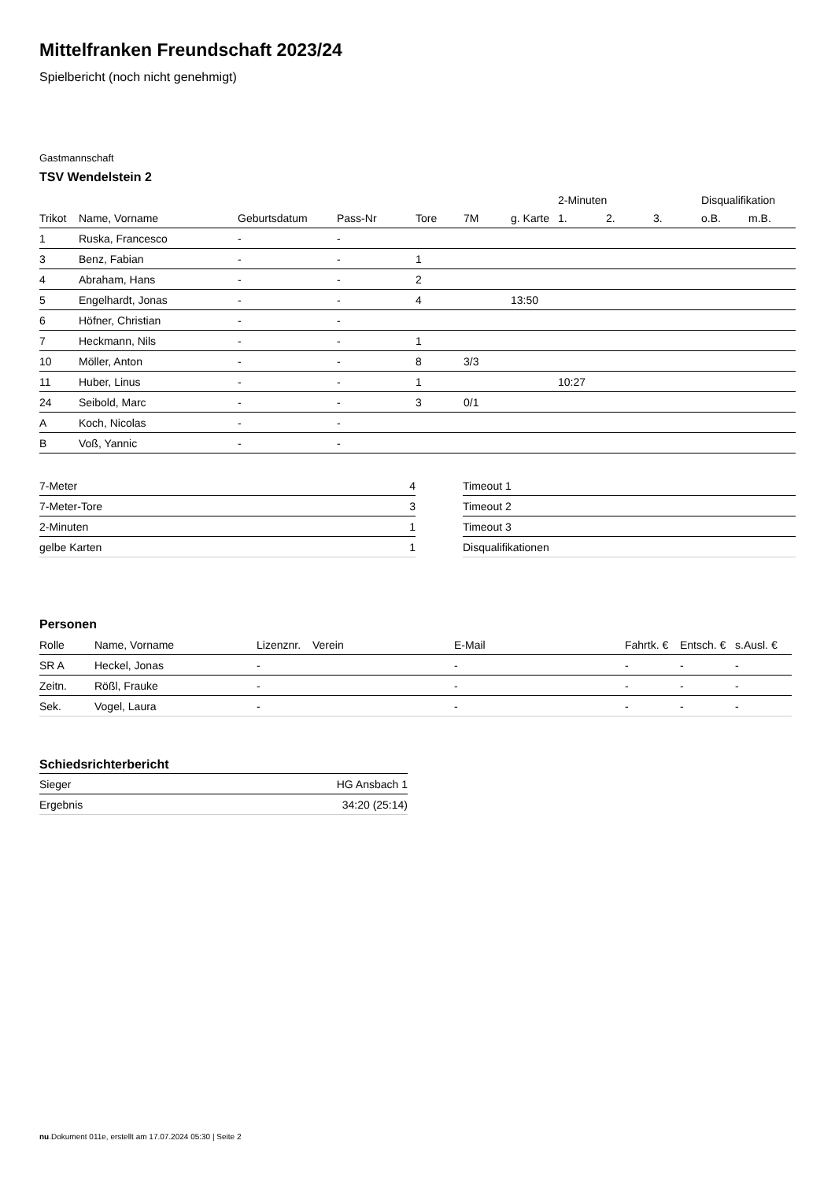Mittelfranken Freundschaft 2023/24
Spielbericht (noch nicht genehmigt)
Gastmannschaft
TSV Wendelstein 2
| | | | | | | | 2-Minuten | | | Disqualifikation | |
| --- | --- | --- | --- | --- | --- | --- | --- | --- | --- | --- | --- |
| Trikot | Name, Vorname | Geburtsdatum | Pass-Nr | Tore | 7M | g. Karte | 1. | 2. | 3. | o.B. | m.B. |
| 1 | Ruska, Francesco | - | - | | | | | | | | |
| 3 | Benz, Fabian | - | - | 1 | | | | | | | |
| 4 | Abraham, Hans | - | - | 2 | | | | | | | |
| 5 | Engelhardt, Jonas | - | - | 4 | | 13:50 | | | | | |
| 6 | Höfner, Christian | - | - | | | | | | | | |
| 7 | Heckmann, Nils | - | - | 1 | | | | | | | |
| 10 | Möller, Anton | - | - | 8 | 3/3 | | | | | | |
| 11 | Huber, Linus | - | - | 1 | | | 10:27 | | | | |
| 24 | Seibold, Marc | - | - | 3 | 0/1 | | | | | | |
| A | Koch, Nicolas | - | - | | | | | | | | |
| B | Voß, Yannic | - | - | | | | | | | | |
| 7-Meter | 4 |
| 7-Meter-Tore | 3 |
| 2-Minuten | 1 |
| gelbe Karten | 1 |
| Timeout 1 |
| Timeout 2 |
| Timeout 3 |
| Disqualifikationen |
Personen
| Rolle | Name, Vorname | Lizenznr. | Verein | E-Mail | Fahrtk. € | Entsch. € | s.Ausl. € |
| --- | --- | --- | --- | --- | --- | --- | --- |
| SR A | Heckel, Jonas | - | | - | - | - | - |
| Zeitn. | Rößl, Frauke | - | | - | - | - | - |
| Sek. | Vogel, Laura | - | | - | - | - | - |
Schiedsrichterbericht
| Sieger | HG Ansbach 1 |
| Ergebnis | 34:20 (25:14) |
nu.Dokument 011e, erstellt am 17.07.2024 05:30 | Seite 2